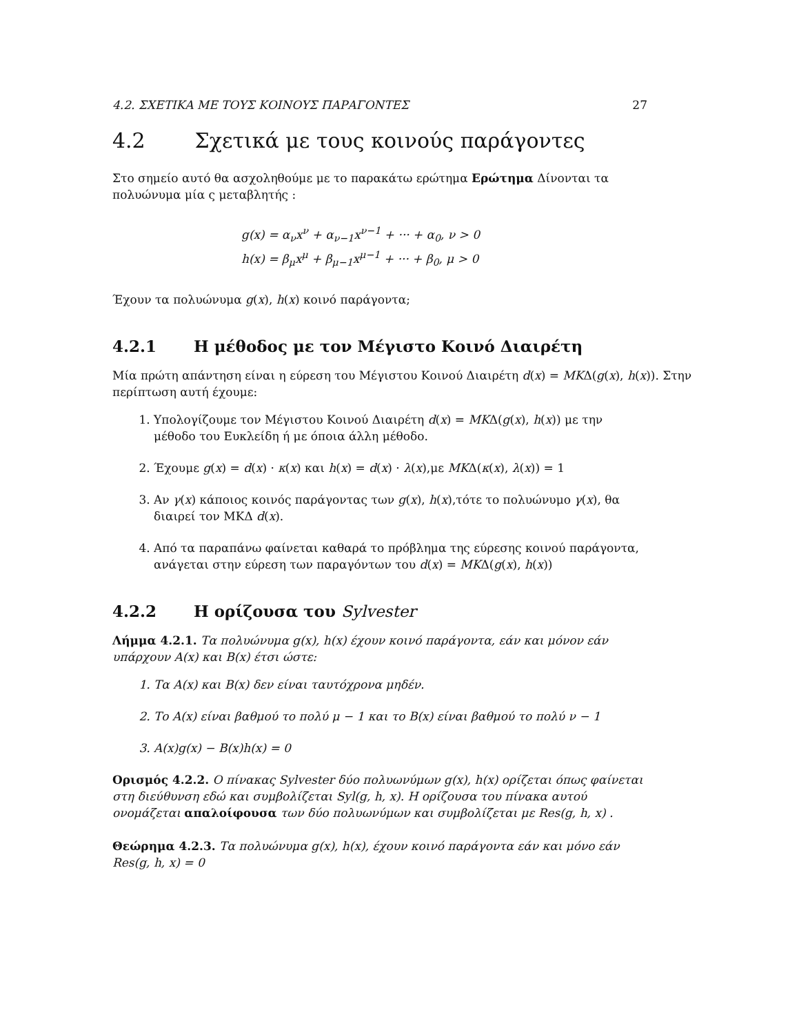4.2. ΣΧΕΤΙΚΑ ΜΕ ΤΟΥΣ ΚΟΙΝΟΥΣ ΠΑΡΑΓΟΝΤΕΣ 27
4.2 Σχετικά με τους κοινούς παράγοντες
Στο σημείο αυτό θα ασχοληθούμε με το παρακάτω ερώτημα Ερώτημα Δίνονται τα πολυώνυμα μία ς μεταβλητής :
g(x) = α<sub>ν</sub>x<sup>ν</sup> + α<sub>ν−1</sub>x<sup>ν−1</sup> + ··· + α<sub>0</sub>, ν > 0
h(x) = β<sub>μ</sub>x<sup>μ</sup> + β<sub>μ−1</sub>x<sup>μ−1</sup> + ··· + β<sub>0</sub>, μ > 0
Έχουν τα πολυώνυμα g(x), h(x) κοινό παράγοντα;
4.2.1 Η μέθοδος με τον Μέγιστο Κοινό Διαιρέτη
Μία πρώτη απάντηση είναι η εύρεση του Μέγιστου Κοινού Διαιρέτη d(x) = MKΔ(g(x), h(x)). Στην περίπτωση αυτή έχουμε:
1. Υπολογίζουμε τον Μέγιστου Κοινού Διαιρέτη d(x) = MKΔ(g(x), h(x)) με την μέθοδο του Ευκλείδη ή με όποια άλλη μέθοδο.
2. Έχουμε g(x) = d(x) · κ(x) και h(x) = d(x) · λ(x),με MKΔ(κ(x), λ(x)) = 1
3. Αν γ(x) κάποιος κοινός παράγοντας των g(x), h(x),τότε το πολυώνυμο γ(x), θα διαιρεί τον ΜΚΔ d(x).
4. Από τα παραπάνω φαίνεται καθαρά το πρόβλημα της εύρεσης κοινού παράγοντα, ανάγεται στην εύρεση των παραγόντων του d(x) = MKΔ(g(x), h(x))
4.2.2 Η ορίζουσα του Sylvester
Λήμμα 4.2.1. Τα πολυώνυμα g(x), h(x) έχουν κοινό παράγοντα, εάν και μόνον εάν υπάρχουν A(x) και B(x) έτσι ώστε:
1. Τα A(x) και B(x) δεν είναι ταυτόχρονα μηδέν.
2. Το A(x) είναι βαθμού το πολύ μ − 1 και το B(x) είναι βαθμού το πολύ ν − 1
3. A(x)g(x) − B(x)h(x) = 0
Ορισμός 4.2.2. Ο πίνακας Sylvester δύο πολυωνύμων g(x), h(x) ορίζεται όπως φαίνεται στη διεύθυνση εδώ και συμβολίζεται Syl(g, h, x). Η ορίζουσα του πίνακα αυτού ονομάζεται απαλοίφουσα των δύο πολυωνύμων και συμβολίζεται με Res(g, h, x) .
Θεώρημα 4.2.3. Τα πολυώνυμα g(x), h(x), έχουν κοινό παράγοντα εάν και μόνο εάν Res(g, h, x) = 0